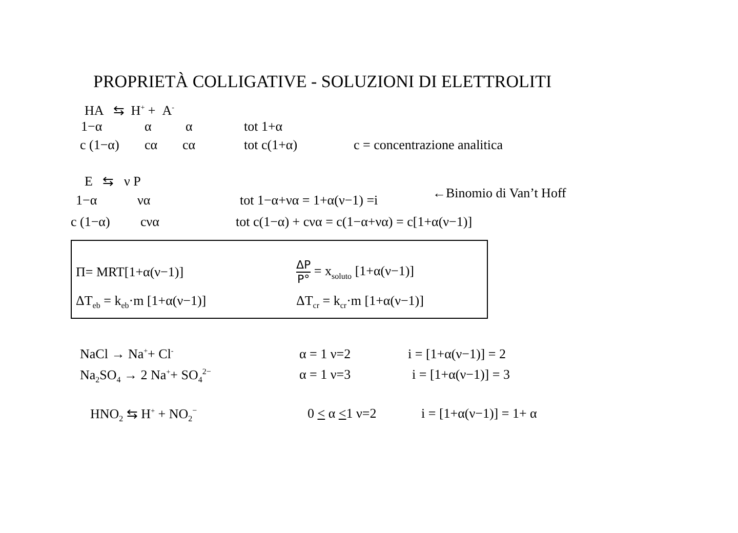PROPRIETÀ COLLIGATIVE - SOLUZIONI DI ELETTROLITI
HA ⇆ H<sup>+</sup> + A<sup>-</sup>
1−α α α tot 1+α
c (1−α) cα cα tot c(1+α) c = concentrazione analitica
E ⇆ ν P
1−α να tot 1−α+να = 1+α(ν−1) =i
←Binomio di Van’t Hoff
c (1−α) cνα tot c(1−α) + cνα = c(1−α+να) = c[1+α(ν−1)]
Π= MRT[1+α(ν−1)]
ΔP
P°
= x<sub>soluto</sub> [1+α(ν−1)]
ΔT<sub>eb</sub> = k<sub>eb</sub>·m [1+α(ν−1)] ΔT<sub>cr</sub> = k<sub>cr</sub>·m [1+α(ν−1)]
NaCl → Na<sup>+</sup>+ Cl<sup>-</sup>
α = 1 ν=2 i = [1+α(ν−1)] = 2
Na<sub>2</sub>SO<sub>4</sub> → 2 Na<sup>+</sup>+ SO<sub>4</sub><sup>2−</sup>
α = 1 ν=3 i = [1+α(ν−1)] = 3
HNO<sub>2</sub> ⇆ H<sup>+</sup> + NO<sub>2</sub><sup>−</sup>
0 < α <1 ν=2 i = [1+α(ν−1)] = 1+ α